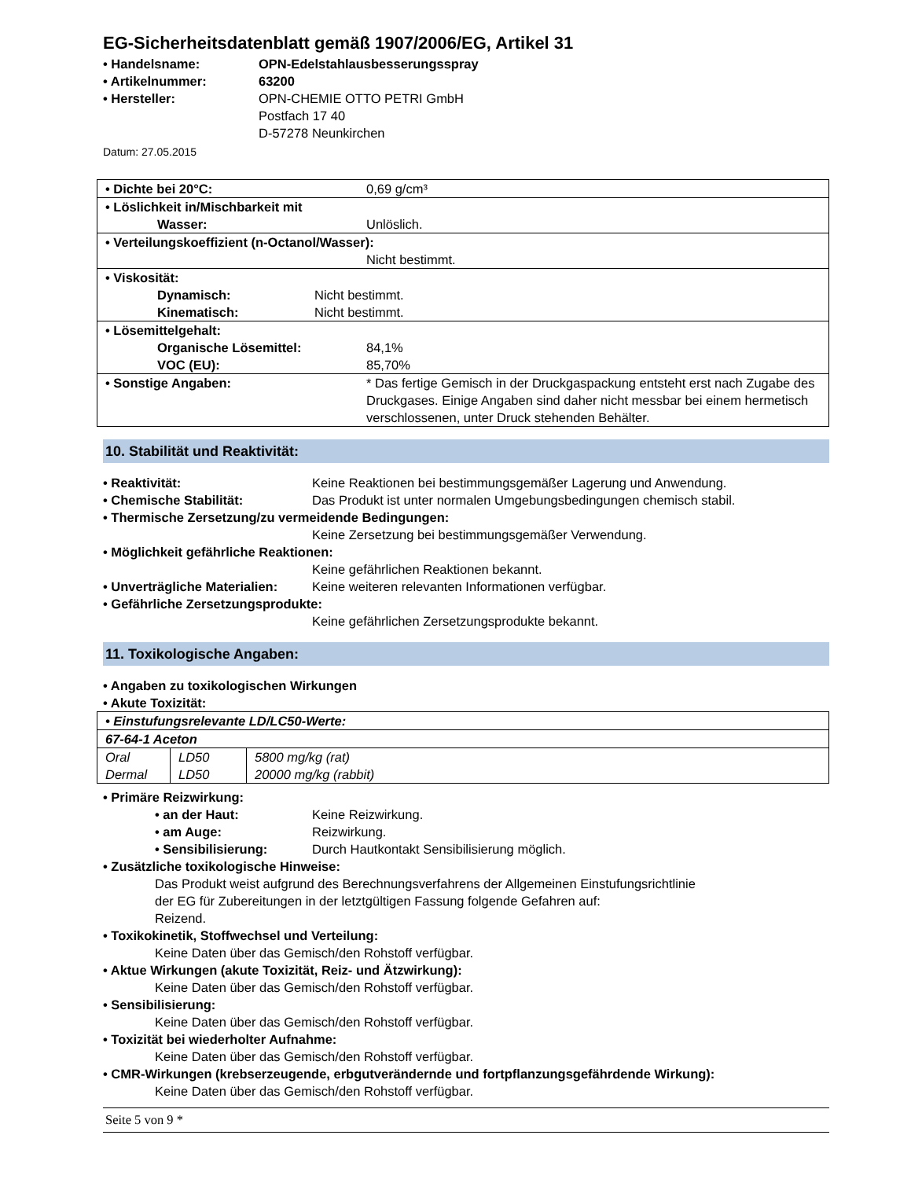EG-Sicherheitsdatenblatt gemäß 1907/2006/EG, Artikel 31
• Handelsname: OPN-Edelstahlausbesserungsspray
• Artikelnummer: 63200
• Hersteller: OPN-CHEMIE OTTO PETRI GmbH
Postfach 17 40
D-57278 Neunkirchen
Datum: 27.05.2015
| • Dichte bei 20°C: 0,69 g/cm³ |
| • Löslichkeit in/Mischbarkeit mit Wasser: Unlöslich. |
| • Verteilungskoeffizient (n-Octanol/Wasser): Nicht bestimmt. |
| • Viskosität: Dynamisch: Nicht bestimmt. Kinematisch: Nicht bestimmt. |
| • Lösemittelgehalt: Organische Lösemittel: 84,1% VOC (EU): 85,70% |
| • Sonstige Angaben: * Das fertige Gemisch in der Druckgaspackung entsteht erst nach Zugabe des Druckgases. Einige Angaben sind daher nicht messbar bei einem hermetisch verschlossenen, unter Druck stehenden Behälter. |
10. Stabilität und Reaktivität:
• Reaktivität: Keine Reaktionen bei bestimmungsgemäßer Lagerung und Anwendung.
• Chemische Stabilität: Das Produkt ist unter normalen Umgebungsbedingungen chemisch stabil.
• Thermische Zersetzung/zu vermeidende Bedingungen:
Keine Zersetzung bei bestimmungsgemäßer Verwendung.
• Möglichkeit gefährliche Reaktionen:
Keine gefährlichen Reaktionen bekannt.
• Unverträgliche Materialien: Keine weiteren relevanten Informationen verfügbar.
• Gefährliche Zersetzungsprodukte:
Keine gefährlichen Zersetzungsprodukte bekannt.
11. Toxikologische Angaben:
• Angaben zu toxikologischen Wirkungen
• Akute Toxizität:
| • Einstufungsrelevante LD/LC50-Werte: | | |
| 67-64-1 Aceton | | |
| Oral Dermal | LD50 LD50 | 5800 mg/kg (rat) 20000 mg/kg (rabbit) |
• Primäre Reizwirkung:
• an der Haut: Keine Reizwirkung.
• am Auge: Reizwirkung.
• Sensibilisierung: Durch Hautkontakt Sensibilisierung möglich.
• Zusätzliche toxikologische Hinweise:
Das Produkt weist aufgrund des Berechnungsverfahrens der Allgemeinen Einstufungsrichtlinie
der EG für Zubereitungen in der letztgültigen Fassung folgende Gefahren auf:
Reizend.
• Toxikokinetik, Stoffwechsel und Verteilung:
Keine Daten über das Gemisch/den Rohstoff verfügbar.
• Aktue Wirkungen (akute Toxizität, Reiz- und Ätzwirkung):
Keine Daten über das Gemisch/den Rohstoff verfügbar.
• Sensibilisierung:
Keine Daten über das Gemisch/den Rohstoff verfügbar.
• Toxizität bei wiederholter Aufnahme:
Keine Daten über das Gemisch/den Rohstoff verfügbar.
• CMR-Wirkungen (krebserzeugende, erbgutverändernde und fortpflanzungsgefährdende Wirkung):
Keine Daten über das Gemisch/den Rohstoff verfügbar.
Seite 5 von 9 *